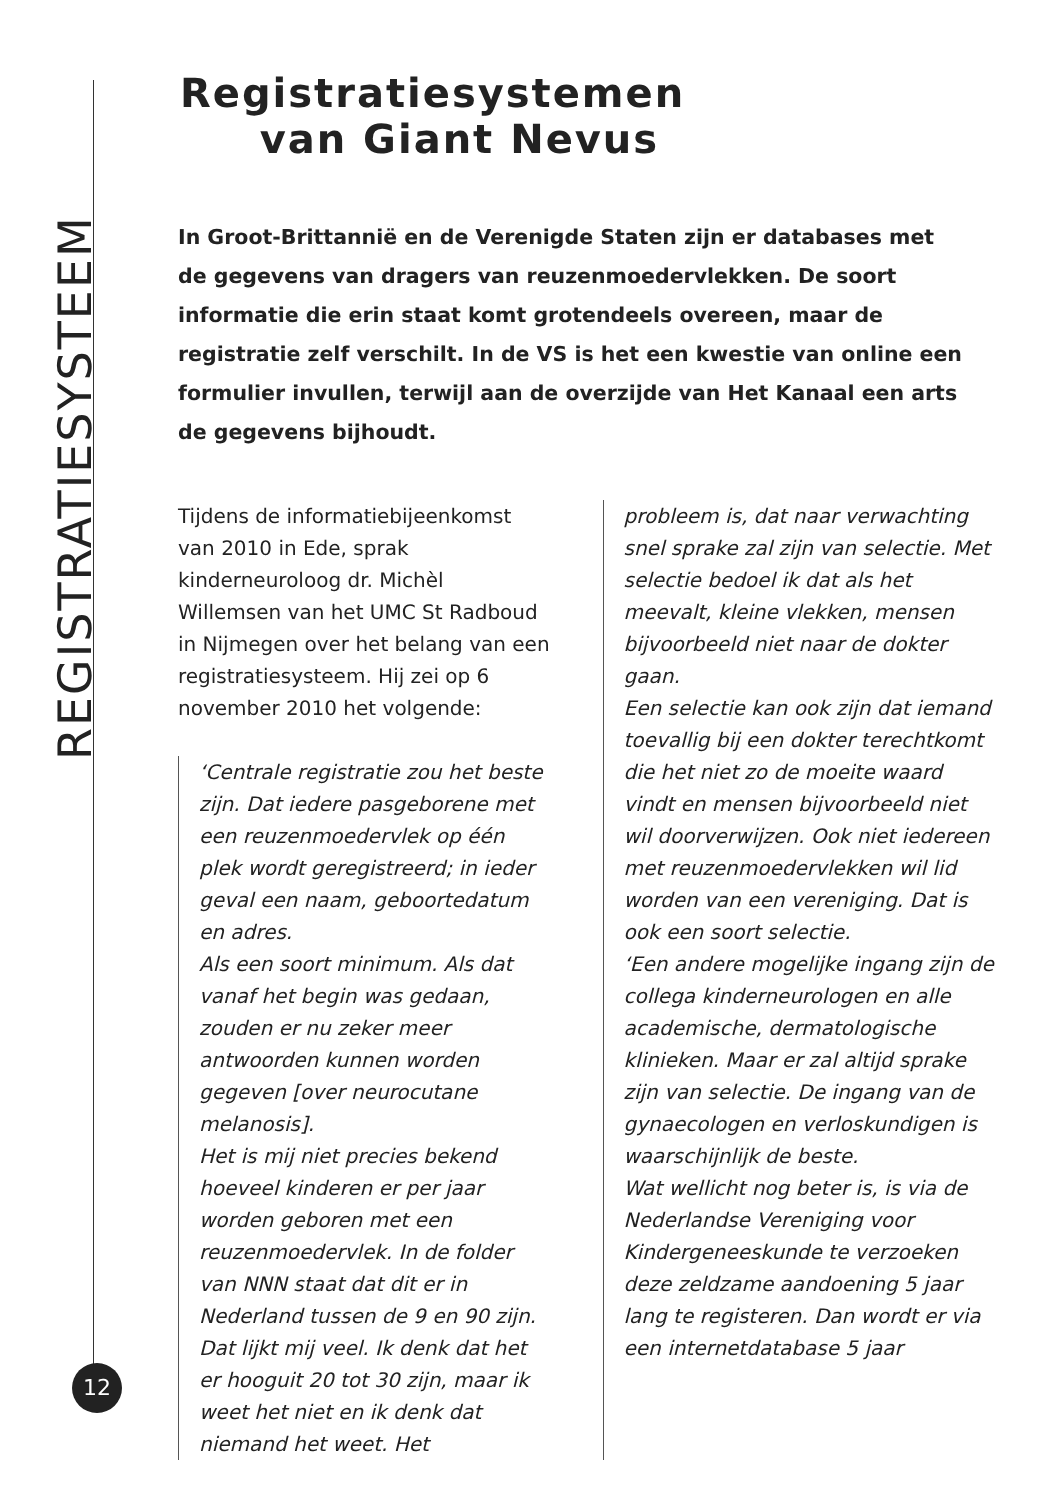REGISTRATIESYSTEEM
Registratiesystemen
van Giant Nevus
In Groot-Brittannië en de Verenigde Staten zijn er databases met de gegevens van dragers van reuzenmoedervlekken. De soort informatie die erin staat komt grotendeels overeen, maar de registratie zelf verschilt. In de VS is het een kwestie van online een formulier invullen, terwijl aan de overzijde van Het Kanaal een arts de gegevens bijhoudt.
Tijdens de informatiebijeenkomst van 2010 in Ede, sprak kinderneuroloog dr. Michèl Willemsen van het UMC St Radboud in Nijmegen over het belang van een registratiesysteem. Hij zei op 6 november 2010 het volgende:
‘Centrale registratie zou het beste zijn. Dat iedere pasgeborene met een reuzenmoedervlek op één plek wordt geregistreerd; in ieder geval een naam, geboortedatum en adres.
Als een soort minimum. Als dat vanaf het begin was gedaan, zouden er nu zeker meer antwoorden kunnen worden gegeven [over neurocutane melanosis].
Het is mij niet precies bekend hoeveel kinderen er per jaar worden geboren met een reuzenmoedervlek. In de folder van NNN staat dat dit er in Nederland tussen de 9 en 90 zijn. Dat lijkt mij veel. Ik denk dat het er hooguit 20 tot 30 zijn, maar ik weet het niet en ik denk dat niemand het weet. Het
probleem is, dat naar verwachting snel sprake zal zijn van selectie. Met selectie bedoel ik dat als het meevalt, kleine vlekken, mensen bijvoorbeeld niet naar de dokter gaan.
Een selectie kan ook zijn dat iemand toevallig bij een dokter terechtkomt die het niet zo de moeite waard vindt en mensen bijvoorbeeld niet wil doorverwijzen. Ook niet iedereen met reuzenmoedervlekken wil lid worden van een vereniging. Dat is ook een soort selectie.
‘Een andere mogelijke ingang zijn de collega kinderneurologen en alle academische, dermatologische klinieken. Maar er zal altijd sprake zijn van selectie. De ingang van de gynaecologen en verloskundigen is waarschijnlijk de beste.
Wat wellicht nog beter is, is via de Nederlandse Vereniging voor Kindergeneeskunde te verzoeken deze zeldzame aandoening 5 jaar lang te registeren. Dan wordt er via een internetdatabase 5 jaar
12